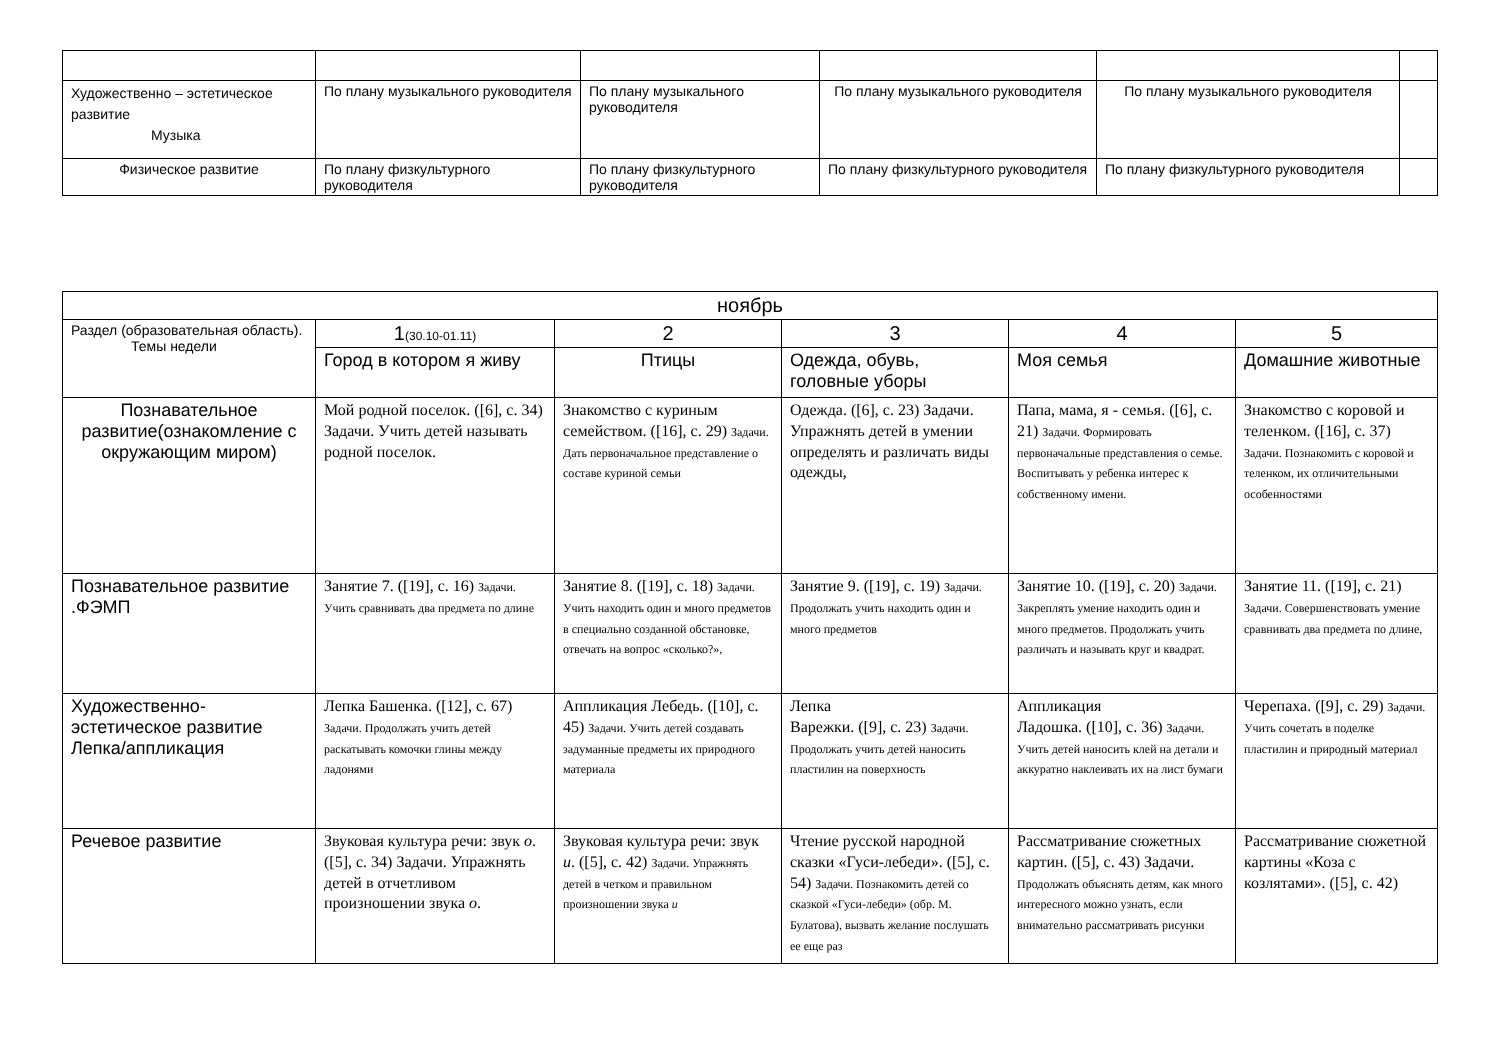| Художественно – эстетическое развитие Музыка | По плану музыкального руководителя | По плану музыкального руководителя | По плану музыкального руководителя | По плану музыкального руководителя | |
| Физическое развитие | По плану физкультурного руководителя | По плану физкультурного руководителя | По плану физкультурного руководителя | По плану физкультурного руководителя | |
| ноябрь | | | | | |
| --- | --- | --- | --- | --- | --- |
| Раздел (образовательная область). Темы недели | 1 (30.10-01.11) | 2 | 3 | 4 | 5 |
| | Город в котором я живу | Птицы | Одежда, обувь, головные уборы | Моя семья | Домашние животные |
| Познавательное развитие(ознакомление с окружающим миром) | Мой родной поселок. ([6], с. 34) Задачи. Учить детей называть родной поселок. | Знакомство с куриным семейством. ([16], с. 29) Задачи. Дать первоначальное представление о составе куриной семьи | Одежда. ([6], с. 23) Задачи. Упражнять детей в умении определять и различать виды одежды, | Папа, мама, я - семья. ([6], с. 21) Задачи. Формировать первоначальные представления о семье. Воспитывать у ребенка интерес к собственному имени. | Знакомство с коровой и теленком. ([16], с. 37) Задачи. Познакомить с коровой и теленком, их отличительными особенностями |
| Познавательное развитие .ФЭМП | Занятие 7. ([19], с. 16) Задачи. Учить сравнивать два предмета по длине | Занятие 8. ([19], с. 18) Задачи. Учить находить один и много предметов в специально созданной обстановке, отвечать на вопрос «сколько?», | Занятие 9. ([19], с. 19) Задачи. Продолжать учить находить один и много предметов | Занятие 10. ([19], с. 20) Задачи. Закреплять умение находить один и много предметов. Продолжать учить различать и называть круг и квадрат. | Занятие 11. ([19], с. 21) Задачи. Совершенствовать умение сравнивать два предмета по длине, |
| Художественно-эстетическое развитие Лепка/аппликация | Лепка Башенка. ([12], с. 67) Задачи. Продолжать учить детей раскатывать комочки глины между ладонями | Аппликация Лебедь. ([10], с. 45) Задачи. Учить детей создавать задуманные предметы их природного материала | Лепка Варежки. ([9], с. 23) Задачи. Продолжать учить детей наносить пластилин на поверхность | Аппликация Ладошка. ([10], с. 36) Задачи. Учить детей наносить клей на детали и аккуратно наклеивать их на лист бумаги | Черепаха. ([9], с. 29) Задачи. Учить сочетать в поделке пластилин и природный материал |
| Речевое развитие | Звуковая культура речи: звук о . ([5], с. 34) Задачи. Упражнять детей в отчетливом произношении звука о . | Звуковая культура речи: звук и . ([5], с. 42) Задачи. Упражнять детей в четком и правильном произношении звука и | Чтение русской народной сказки «Гуси-лебеди». ([5], с. 54) Задачи. Познакомить детей со сказкой «Гуси-лебеди» (обр. М. Булатова), вызвать желание послушать ее еще раз | Рассматривание сюжетных картин. ([5], с. 43) Задачи. Продолжать объяснять детям, как много интересного можно узнать, если внимательно рассматривать рисунки | Рассматривание сюжетной картины «Коза с козлятами». ([5], с. 42) |